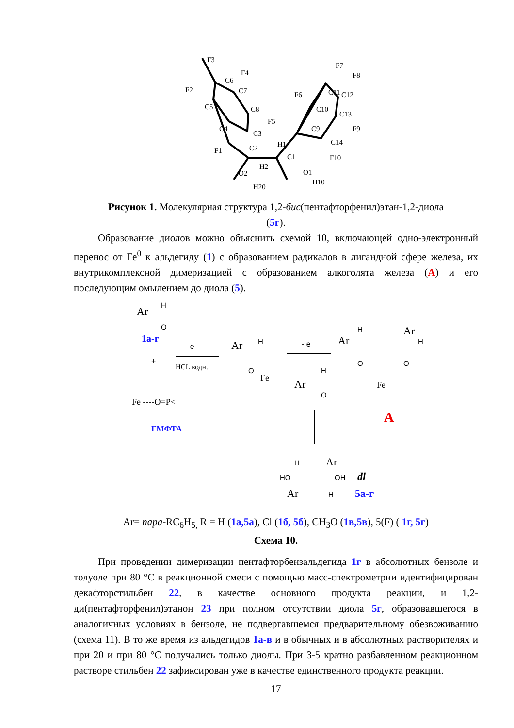F3
F4
F2
C6
C7
C5
C8
F5
C4
C3
F1
H1
C2
C1
H2
O2
H20
O1
H10
F10
C14
C9
C10
F6
C11
F7
F8
C12
C13
F9
Рисунок 1. Молекулярная структура 1,2-бис(пентафторфенил)этан-1,2-диола (5г).
Образование диолов можно объяснить схемой 10, включающей одно-электронный перенос от Fe<sup>0</sup> к альдегиду (1) с образованием радикалов в лигандной сфере железа, их внутрикомплексной димеризацией с образованием алкоголята железа (A) и его последующим омылением до диола (5).
Ar
H
O
1а-г
+
Fe ----O=P<
ГМФТА
- e
HCL водн.
Ar
H
O
Fe
- e
Ar
H
O
Ar
H
Ar
H
O
O
Fe
A
H
Ar
HO
OH
Ar
H
dl
5а-г
Ar= пара-RC<sub>6</sub>H<sub>5,</sub> R = H (1а,5а), Cl (1б, 5б), CH<sub>3</sub>O (1в,5в), 5(F) ( 1г, 5г)
Схема 10.
При проведении димеризации пентафторбензальдегида 1г в абсолютных бензоле и толуоле при 80 °С в реакционной смеси с помощью масс-спектрометрии идентифицирован декафторстильбен 22, в качестве основного продукта реакции, и 1,2-ди(пентафторфенил)этанон 23 при полном отсутствии диола 5г, образовавшегося в аналогичных условиях в бензоле, не подвергавшемся предварительному обезвоживанию (схема 11). В то же время из альдегидов 1а-в и в обычных и в абсолютных растворителях и при 20 и при 80 °С получались только диолы. При 3-5 кратно разбавленном реакционном растворе стильбен 22 зафиксирован уже в качестве единственного продукта реакции.
17